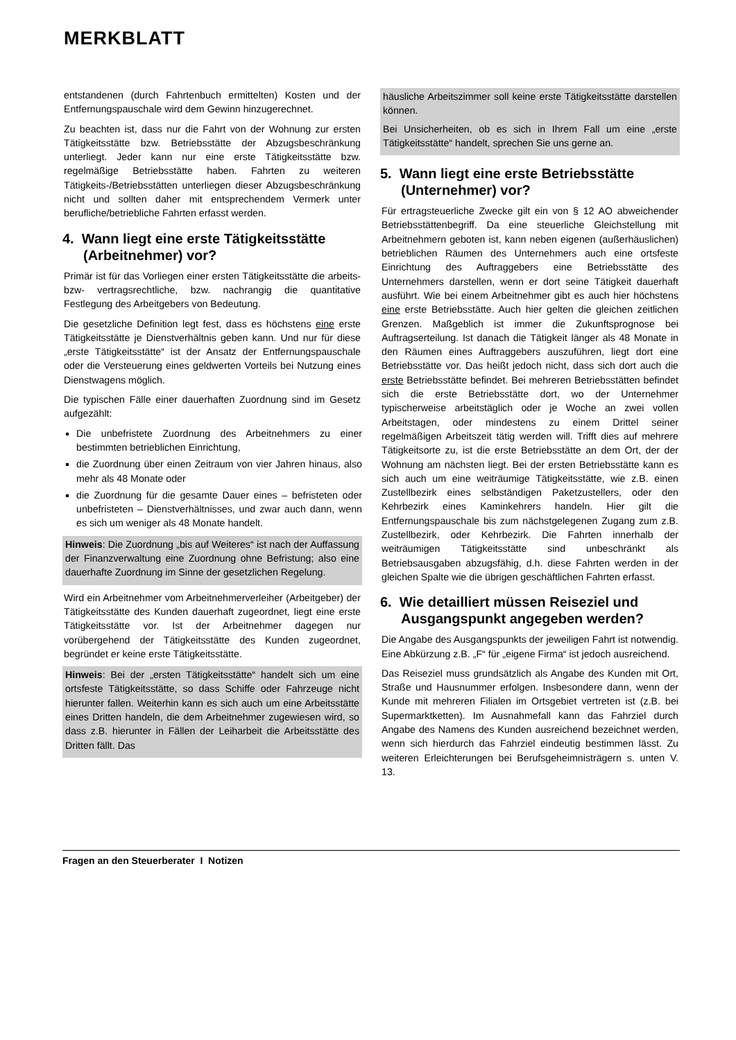MERKBLATT
entstandenen (durch Fahrtenbuch ermittelten) Kosten und der Entfernungspauschale wird dem Gewinn hinzugerechnet.
Zu beachten ist, dass nur die Fahrt von der Wohnung zur ersten Tätigkeitsstätte bzw. Betriebsstätte der Abzugsbeschränkung unterliegt. Jeder kann nur eine erste Tätigkeitsstätte bzw. regelmäßige Betriebsstätte haben. Fahrten zu weiteren Tätigkeits-/Betriebsstätten unterliegen dieser Abzugsbeschränkung nicht und sollten daher mit entsprechendem Vermerk unter berufliche/betriebliche Fahrten erfasst werden.
4. Wann liegt eine erste Tätigkeitsstätte (Arbeitnehmer) vor?
Primär ist für das Vorliegen einer ersten Tätigkeitsstätte die arbeits- bzw- vertragsrechtliche, bzw. nachrangig die quantitative Festlegung des Arbeitgebers von Bedeutung.
Die gesetzliche Definition legt fest, dass es höchstens eine erste Tätigkeitsstätte je Dienstverhältnis geben kann. Und nur für diese „erste Tätigkeitsstätte“ ist der Ansatz der Entfernungspauschale oder die Versteuerung eines geldwerten Vorteils bei Nutzung eines Dienstwagens möglich.
Die typischen Fälle einer dauerhaften Zuordnung sind im Gesetz aufgezählt:
Die unbefristete Zuordnung des Arbeitnehmers zu einer bestimmten betrieblichen Einrichtung,
die Zuordnung über einen Zeitraum von vier Jahren hinaus, also mehr als 48 Monate oder
die Zuordnung für die gesamte Dauer eines – befristeten oder unbefristeten – Dienstverhältnisses, und zwar auch dann, wenn es sich um weniger als 48 Monate handelt.
Hinweis: Die Zuordnung „bis auf Weiteres“ ist nach der Auffassung der Finanzverwaltung eine Zuordnung ohne Befristung; also eine dauerhafte Zuordnung im Sinne der gesetzlichen Regelung.
Wird ein Arbeitnehmer vom Arbeitnehmerverleiher (Arbeitgeber) der Tätigkeitsstätte des Kunden dauerhaft zugeordnet, liegt eine erste Tätigkeitsstätte vor. Ist der Arbeitnehmer dagegen nur vorübergehend der Tätigkeitsstätte des Kunden zugeordnet, begründet er keine erste Tätigkeitsstätte.
Hinweis: Bei der „ersten Tätigkeitsstätte“ handelt sich um eine ortsfeste Tätigkeitsstätte, so dass Schiffe oder Fahrzeuge nicht hierunter fallen. Weiterhin kann es sich auch um eine Arbeitsstätte eines Dritten handeln, die dem Arbeitnehmer zugewiesen wird, so dass z.B. hierunter in Fällen der Leiharbeit die Arbeitsstätte des Dritten fällt. Das
häusliche Arbeitszimmer soll keine erste Tätigkeitsstätte darstellen können.
Bei Unsicherheiten, ob es sich in Ihrem Fall um eine „erste Tätigkeitsstätte“ handelt, sprechen Sie uns gerne an.
5. Wann liegt eine erste Betriebsstätte (Unternehmer) vor?
Für ertragsteuerliche Zwecke gilt ein von § 12 AO abweichender Betriebsstättenbegriff. Da eine steuerliche Gleichstellung mit Arbeitnehmern geboten ist, kann neben eigenen (außerhäuslichen) betrieblichen Räumen des Unternehmers auch eine ortsfeste Einrichtung des Auftraggebers eine Betriebsstätte des Unternehmers darstellen, wenn er dort seine Tätigkeit dauerhaft ausführt. Wie bei einem Arbeitnehmer gibt es auch hier höchstens eine erste Betriebsstätte. Auch hier gelten die gleichen zeitlichen Grenzen. Maßgeblich ist immer die Zukunftsprognose bei Auftragserteilung. Ist danach die Tätigkeit länger als 48 Monate in den Räumen eines Auftraggebers auszuführen, liegt dort eine Betriebsstätte vor. Das heißt jedoch nicht, dass sich dort auch die erste Betriebsstätte befindet. Bei mehreren Betriebsstätten befindet sich die erste Betriebsstätte dort, wo der Unternehmer typischerweise arbeitstäglich oder je Woche an zwei vollen Arbeitstagen, oder mindestens zu einem Drittel seiner regelmäßigen Arbeitszeit tätig werden will. Trifft dies auf mehrere Tätigkeitsorte zu, ist die erste Betriebsstätte an dem Ort, der der Wohnung am nächsten liegt. Bei der ersten Betriebsstätte kann es sich auch um eine weiträumige Tätigkeitsstätte, wie z.B. einen Zustellbezirk eines selbständigen Paketzustellers, oder den Kehrbezirk eines Kaminkehrers handeln. Hier gilt die Entfernungspauschale bis zum nächstgelegenen Zugang zum z.B. Zustellbezirk, oder Kehrbezirk. Die Fahrten innerhalb der weiträumigen Tätigkeitsstätte sind unbeschränkt als Betriebsausgaben abzugsfähig, d.h. diese Fahrten werden in der gleichen Spalte wie die übrigen geschäftlichen Fahrten erfasst.
6. Wie detailliert müssen Reiseziel und Ausgangspunkt angegeben werden?
Die Angabe des Ausgangspunkts der jeweiligen Fahrt ist notwendig. Eine Abkürzung z.B. „F“ für „eigene Firma“ ist jedoch ausreichend.
Das Reiseziel muss grundsätzlich als Angabe des Kunden mit Ort, Straße und Hausnummer erfolgen. Insbesondere dann, wenn der Kunde mit mehreren Filialen im Ortsgebiet vertreten ist (z.B. bei Supermarktketten). Im Ausnahmefall kann das Fahrziel durch Angabe des Namens des Kunden ausreichend bezeichnet werden, wenn sich hierdurch das Fahrziel eindeutig bestimmen lässt. Zu weiteren Erleichterungen bei Berufsgeheimnisträgern s. unten V. 13.
Fragen an den Steuerberater I Notizen